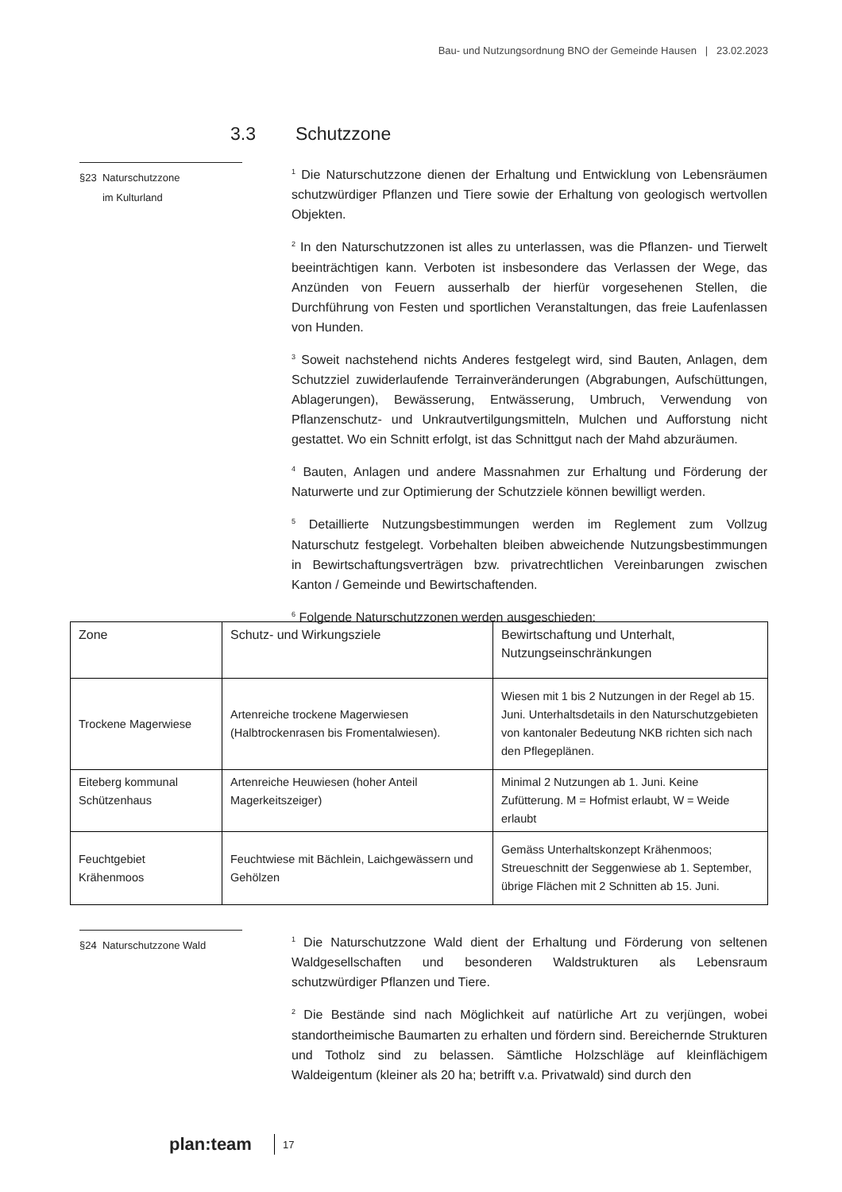Bau- und Nutzungsordnung BNO der Gemeinde Hausen | 23.02.2023
3.3 Schutzzone
§23 Naturschutzzone
im Kulturland
<sup>1</sup> Die Naturschutzzone dienen der Erhaltung und Entwicklung von Lebensräumen schutzwürdiger Pflanzen und Tiere sowie der Erhaltung von geologisch wertvollen Objekten.
<sup>2</sup> In den Naturschutzzonen ist alles zu unterlassen, was die Pflanzen- und Tierwelt beeinträchtigen kann. Verboten ist insbesondere das Verlassen der Wege, das Anzünden von Feuern ausserhalb der hierfür vorgesehenen Stellen, die Durchführung von Festen und sportlichen Veranstaltungen, das freie Laufenlassen von Hunden.
<sup>3</sup> Soweit nachstehend nichts Anderes festgelegt wird, sind Bauten, Anlagen, dem Schutzziel zuwiderlaufende Terrainveränderungen (Abgrabungen, Aufschüttungen, Ablagerungen), Bewässerung, Entwässerung, Umbruch, Verwendung von Pflanzenschutz- und Unkrautvertilgungsmitteln, Mulchen und Aufforstung nicht gestattet. Wo ein Schnitt erfolgt, ist das Schnittgut nach der Mahd abzuräumen.
<sup>4</sup> Bauten, Anlagen und andere Massnahmen zur Erhaltung und Förderung der Naturwerte und zur Optimierung der Schutzziele können bewilligt werden.
<sup>5</sup> Detaillierte Nutzungsbestimmungen werden im Reglement zum Vollzug Naturschutz festgelegt. Vorbehalten bleiben abweichende Nutzungsbestimmungen in Bewirtschaftungsverträgen bzw. privatrechtlichen Vereinbarungen zwischen Kanton / Gemeinde und Bewirtschaftenden.
<sup>6</sup> Folgende Naturschutzzonen werden ausgeschieden:
| Zone | Schutz- und Wirkungsziele | Bewirtschaftung und Unterhalt, Nutzungseinschränkungen |
| --- | --- | --- |
| Trockene Magerwiese | Artenreiche trockene Magerwiesen (Halbtrockenrasen bis Fromentalwiesen). | Wiesen mit 1 bis 2 Nutzungen in der Regel ab 15. Juni. Unterhaltsdetails in den Naturschutzgebieten von kantonaler Bedeutung NKB richten sich nach den Pflegeplänen. |
| Eiteberg kommunal Schützenhaus | Artenreiche Heuwiesen (hoher Anteil Magerkeitszeiger) | Minimal 2 Nutzungen ab 1. Juni. Keine Zufütterung. M = Hofmist erlaubt, W = Weide erlaubt |
| Feuchtgebiet Krähenmoos | Feuchtwiese mit Bächlein, Laichgewässern und Gehölzen | Gemäss Unterhaltskonzept Krähenmoos; Streueschnitt der Seggenwiese ab 1. September, übrige Flächen mit 2 Schnitten ab 15. Juni. |
§24 Naturschutzzone Wald
<sup>1</sup> Die Naturschutzzone Wald dient der Erhaltung und Förderung von seltenen Waldgesellschaften und besonderen Waldstrukturen als Lebensraum schutzwürdiger Pflanzen und Tiere.
<sup>2</sup> Die Bestände sind nach Möglichkeit auf natürliche Art zu verjüngen, wobei standortheimische Baumarten zu erhalten und fördern sind. Bereichernde Strukturen und Totholz sind zu belassen. Sämtliche Holzschläge auf kleinflächigem Waldeigentum (kleiner als 20 ha; betrifft v.a. Privatwald) sind durch den
plan:team 17